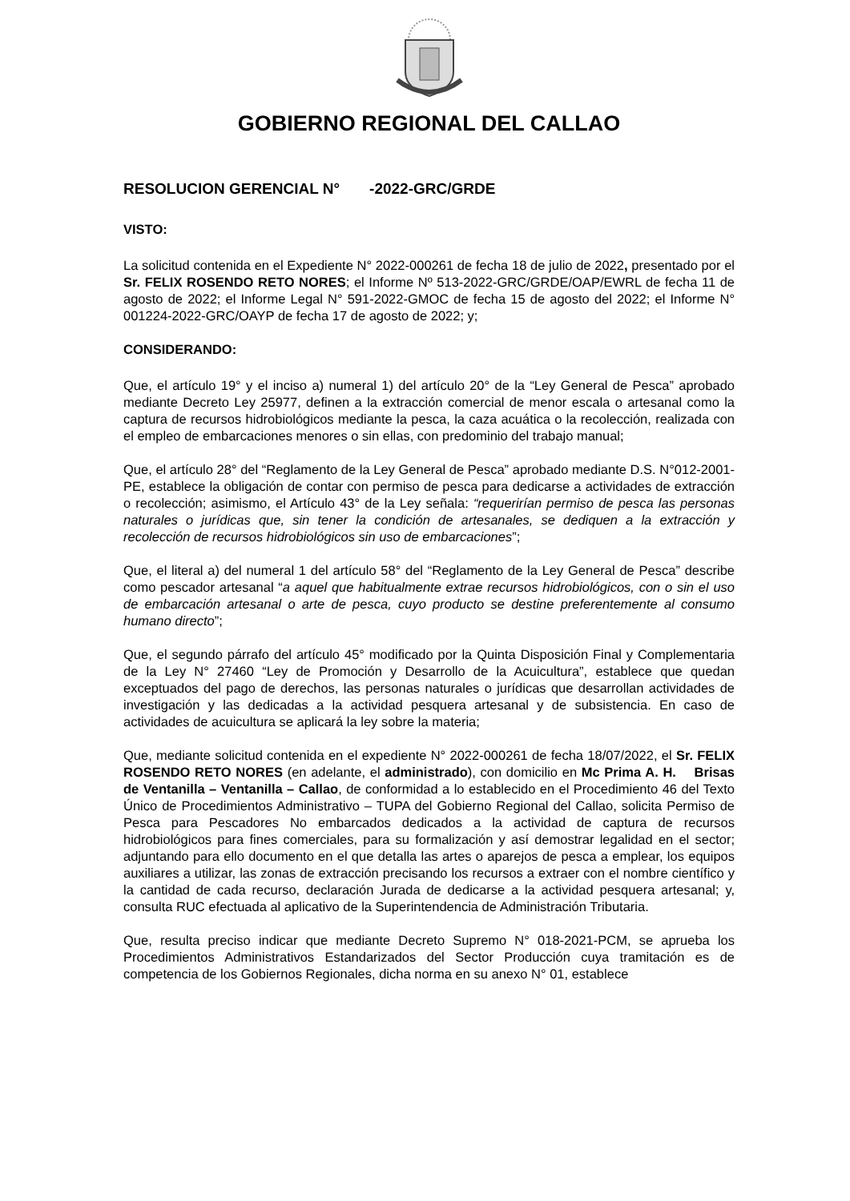GOBIERNO REGIONAL DEL CALLAO
RESOLUCION GERENCIAL N° -2022-GRC/GRDE
VISTO:
La solicitud contenida en el Expediente N° 2022-000261 de fecha 18 de julio de 2022, presentado por el Sr. FELIX ROSENDO RETO NORES; el Informe Nº 513-2022-GRC/GRDE/OAP/EWRL de fecha 11 de agosto de 2022; el Informe Legal N° 591-2022-GMOC de fecha 15 de agosto del 2022; el Informe N° 001224-2022-GRC/OAYP de fecha 17 de agosto de 2022; y;
CONSIDERANDO:
Que, el artículo 19° y el inciso a) numeral 1) del artículo 20° de la “Ley General de Pesca” aprobado mediante Decreto Ley 25977, definen a la extracción comercial de menor escala o artesanal como la captura de recursos hidrobiológicos mediante la pesca, la caza acuática o la recolección, realizada con el empleo de embarcaciones menores o sin ellas, con predominio del trabajo manual;
Que, el artículo 28° del “Reglamento de la Ley General de Pesca” aprobado mediante D.S. N°012-2001-PE, establece la obligación de contar con permiso de pesca para dedicarse a actividades de extracción o recolección; asimismo, el Artículo 43° de la Ley señala: “requerirían permiso de pesca las personas naturales o jurídicas que, sin tener la condición de artesanales, se dediquen a la extracción y recolección de recursos hidrobiológicos sin uso de embarcaciones”;
Que, el literal a) del numeral 1 del artículo 58° del “Reglamento de la Ley General de Pesca” describe como pescador artesanal “a aquel que habitualmente extrae recursos hidrobiológicos, con o sin el uso de embarcación artesanal o arte de pesca, cuyo producto se destine preferentemente al consumo humano directo”;
Que, el segundo párrafo del artículo 45° modificado por la Quinta Disposición Final y Complementaria de la Ley N° 27460 “Ley de Promoción y Desarrollo de la Acuicultura”, establece que quedan exceptuados del pago de derechos, las personas naturales o jurídicas que desarrollan actividades de investigación y las dedicadas a la actividad pesquera artesanal y de subsistencia. En caso de actividades de acuicultura se aplicará la ley sobre la materia;
Que, mediante solicitud contenida en el expediente N° 2022-000261 de fecha 18/07/2022, el Sr. FELIX ROSENDO RETO NORES (en adelante, el administrado), con domicilio en Mc Prima A. H. Brisas de Ventanilla – Ventanilla – Callao, de conformidad a lo establecido en el Procedimiento 46 del Texto Único de Procedimientos Administrativo – TUPA del Gobierno Regional del Callao, solicita Permiso de Pesca para Pescadores No embarcados dedicados a la actividad de captura de recursos hidrobiológicos para fines comerciales, para su formalización y así demostrar legalidad en el sector; adjuntando para ello documento en el que detalla las artes o aparejos de pesca a emplear, los equipos auxiliares a utilizar, las zonas de extracción precisando los recursos a extraer con el nombre científico y la cantidad de cada recurso, declaración Jurada de dedicarse a la actividad pesquera artesanal; y, consulta RUC efectuada al aplicativo de la Superintendencia de Administración Tributaria.
Que, resulta preciso indicar que mediante Decreto Supremo N° 018-2021-PCM, se aprueba los Procedimientos Administrativos Estandarizados del Sector Producción cuya tramitación es de competencia de los Gobiernos Regionales, dicha norma en su anexo N° 01, establece